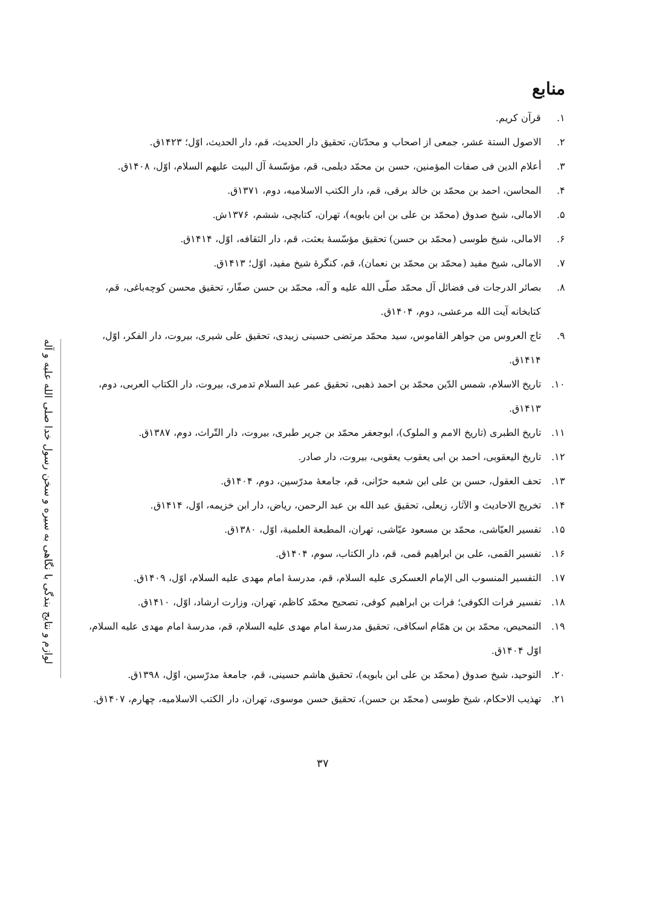لوازم و نتایج بندگی با نگاهی به سیره و سخن رسول خدا صلی الله علیه و آله
منابع
۱. قرآن کریم.
۲. الاصول الستة عشر، جمعی از اصحاب و محدّثان، تحقیق دار الحدیث، قم، دار الحدیث، اوّل؛ ۱۴۲۳ق.
۳. أعلام الدین فی صفات المؤمنین، حسن بن محمّد دیلمی، قم، مؤسّسهٔ آل البیت علیهم السلام، اوّل، ۱۴۰۸ق.
۴. المحاسن، احمد بن محمّد بن خالد برقی، قم، دار الکتب الاسلامیه، دوم، ۱۳۷۱ق.
۵. الامالی، شیخ صدوق (محمّد بن علی بن ابن بابویه)، تهران، کتابچی، ششم، ۱۳۷۶ش.
۶. الامالی، شیخ طوسی (محمّد بن حسن) تحقیق مؤسّسهٔ بعثت، قم، دار الثقافه، اوّل، ۱۴۱۴ق.
۷. الامالی، شیخ مفید (محمّد بن محمّد بن نعمان)، قم، کنگرهٔ شیخ مفید، اوّل؛ ۱۴۱۳ق.
۸. بصائر الدرجات فی فضائل آل محمّد صلّی الله علیه و آله، محمّد بن حسن صفّار، تحقیق محسن کوچه‌باغی، قم، کتابخانه آیت الله مرعشی، دوم، ۱۴۰۴ق.
۹. تاج العروس من جواهر القاموس، سید محمّد مرتضی حسینی زبیدی، تحقیق علی شیری، بیروت، دار الفکر، اوّل، ۱۴۱۴ق.
۱۰. تاریخ الاسلام، شمس الدّین محمّد بن احمد ذهبی، تحقیق عمر عبد السلام تدمری، بیروت، دار الکتاب العربی، دوم، ۱۴۱۳ق.
۱۱. تاریخ الطبری (تاریخ الامم و الملوک)، ابوجعفر محمّد بن جریر طبری، بیروت، دار التّراث، دوم، ۱۳۸۷ق.
۱۲. تاریخ الیعقوبی، احمد بن ابی یعقوب یعقوبی، بیروت، دار صادر.
۱۳. تحف العقول، حسن بن علی ابن شعبه حرّانی، قم، جامعهٔ مدرّسین، دوم، ۱۴۰۴ق.
۱۴. تخریج الاحادیث و الآثار، زیعلی، تحقیق عبد الله بن عبد الرحمن، ریاض، دار ابن خزیمه، اوّل، ۱۴۱۴ق.
۱۵. تفسیر العیّاشی، محمّد بن مسعود عیّاشی، تهران، المطبعة العلمیة، اوّل، ۱۳۸۰ق.
۱۶. تفسیر القمی، علی بن ابراهیم قمی، قم، دار الکتاب، سوم، ۱۴۰۴ق.
۱۷. التفسیر المنسوب الی الإمام العسکری علیه السلام، قم، مدرسهٔ امام مهدی علیه السلام، اوّل، ۱۴۰۹ق.
۱۸. تفسیر فرات الکوفی؛ فرات بن ابراهیم کوفی، تصحیح محمّد کاظم، تهران، وزارت ارشاد، اوّل، ۱۴۱۰ق.
۱۹. التمحیص، محمّد بن بن همّام اسکافی، تحقیق مدرسهٔ امام مهدی علیه السلام، قم، مدرسهٔ امام مهدی علیه السلام، اوّل ۱۴۰۴ق.
۲۰. التوحید، شیخ صدوق (محمّد بن علی ابن بابویه)، تحقیق هاشم حسینی، قم، جامعهٔ مدرّسین، اوّل، ۱۳۹۸ق.
۲۱. تهذیب الاحکام، شیخ طوسی (محمّد بن حسن)، تحقیق حسن موسوی، تهران، دار الکتب الاسلامیه، چهارم، ۱۴۰۷ق.
۳۷